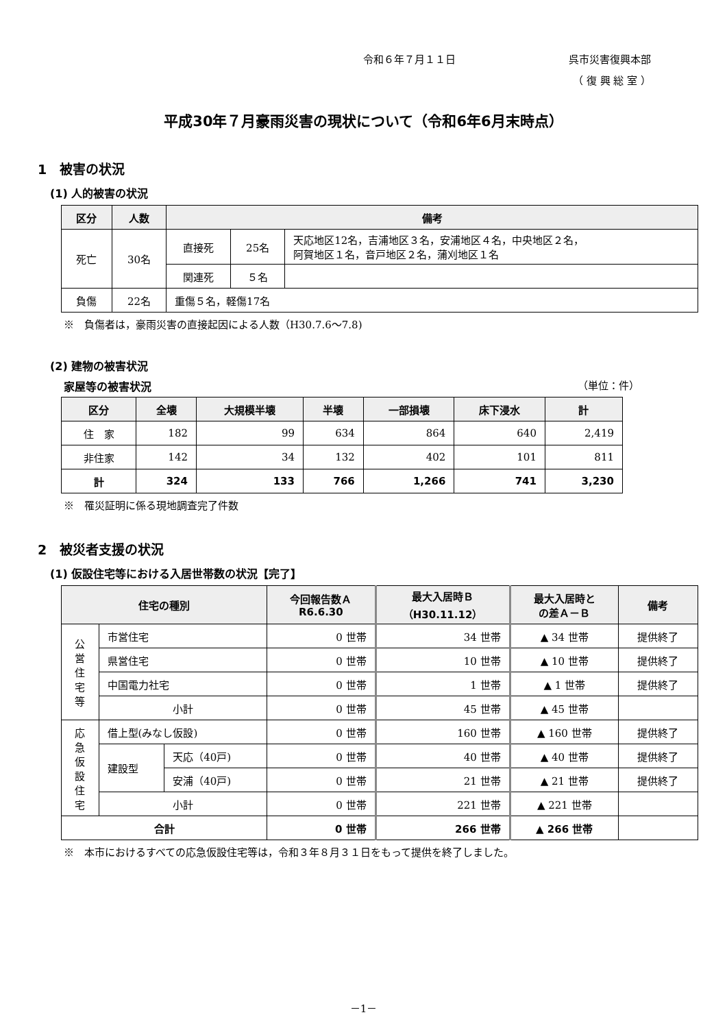令和６年７月１１日 呉市災害復興本部
（ 復 興 総 室 ）
平成30年７月豪雨災害の現状について（令和6年6月末時点）
1　被害の状況
(1) 人的被害の状況
| 区分 | 人数 | 備考 | | |
| --- | --- | --- | --- | --- |
| 死亡 | 30名 | 直接死 | 25名 | 天応地区12名，吉浦地区３名，安浦地区４名，中央地区２名， 阿賀地区１名，音戸地区２名，蒲刈地区１名 |
| | | 関連死 | ５名 | |
| 負傷 | 22名 | 重傷５名，軽傷17名 | | |
※　負傷者は，豪雨災害の直接起因による人数（H30.7.6～7.8)
(2) 建物の被害状況
家屋等の被害状況 （単位：件）
| 区分 | 全壊 | 大規模半壊 | 半壊 | 一部損壊 | 床下浸水 | 計 |
| --- | --- | --- | --- | --- | --- | --- |
| 住 家 | 182 | 99 | 634 | 864 | 640 | 2,419 |
| 非住家 | 142 | 34 | 132 | 402 | 101 | 811 |
| 計 | 324 | 133 | 766 | 1,266 | 741 | 3,230 |
※　罹災証明に係る現地調査完了件数
2　被災者支援の状況
(1) 仮設住宅等における入居世帯数の状況【完了】
| 住宅の種別 | | | 今回報告数Ａ R6.6.30 | 最大入居時Ｂ （H30.11.12） | 最大入居時と の差Ａ－Ｂ | 備考 |
| --- | --- | --- | --- | --- | --- | --- |
| 公 営 住 宅 等 | 市営住宅 | | 0 世帯 | 34 世帯 | ▲ 34 世帯 | 提供終了 |
| | 県営住宅 | | 0 世帯 | 10 世帯 | ▲ 10 世帯 | 提供終了 |
| | 中国電力社宅 | | 0 世帯 | 1 世帯 | ▲ 1 世帯 | 提供終了 |
| | 小計 | | 0 世帯 | 45 世帯 | ▲ 45 世帯 | |
| 応 急 仮 設 住 宅 | 借上型(みなし仮設) | | 0 世帯 | 160 世帯 | ▲ 160 世帯 | 提供終了 |
| | 建設型 | 天応（40戸) | 0 世帯 | 40 世帯 | ▲ 40 世帯 | 提供終了 |
| | | 安浦（40戸) | 0 世帯 | 21 世帯 | ▲ 21 世帯 | 提供終了 |
| | 小計 | | 0 世帯 | 221 世帯 | ▲ 221 世帯 | |
| 合計 | | | 0 世帯 | 266 世帯 | ▲ 266 世帯 | |
※　本市におけるすべての応急仮設住宅等は，令和３年８月３１日をもって提供を終了しました。
－1－